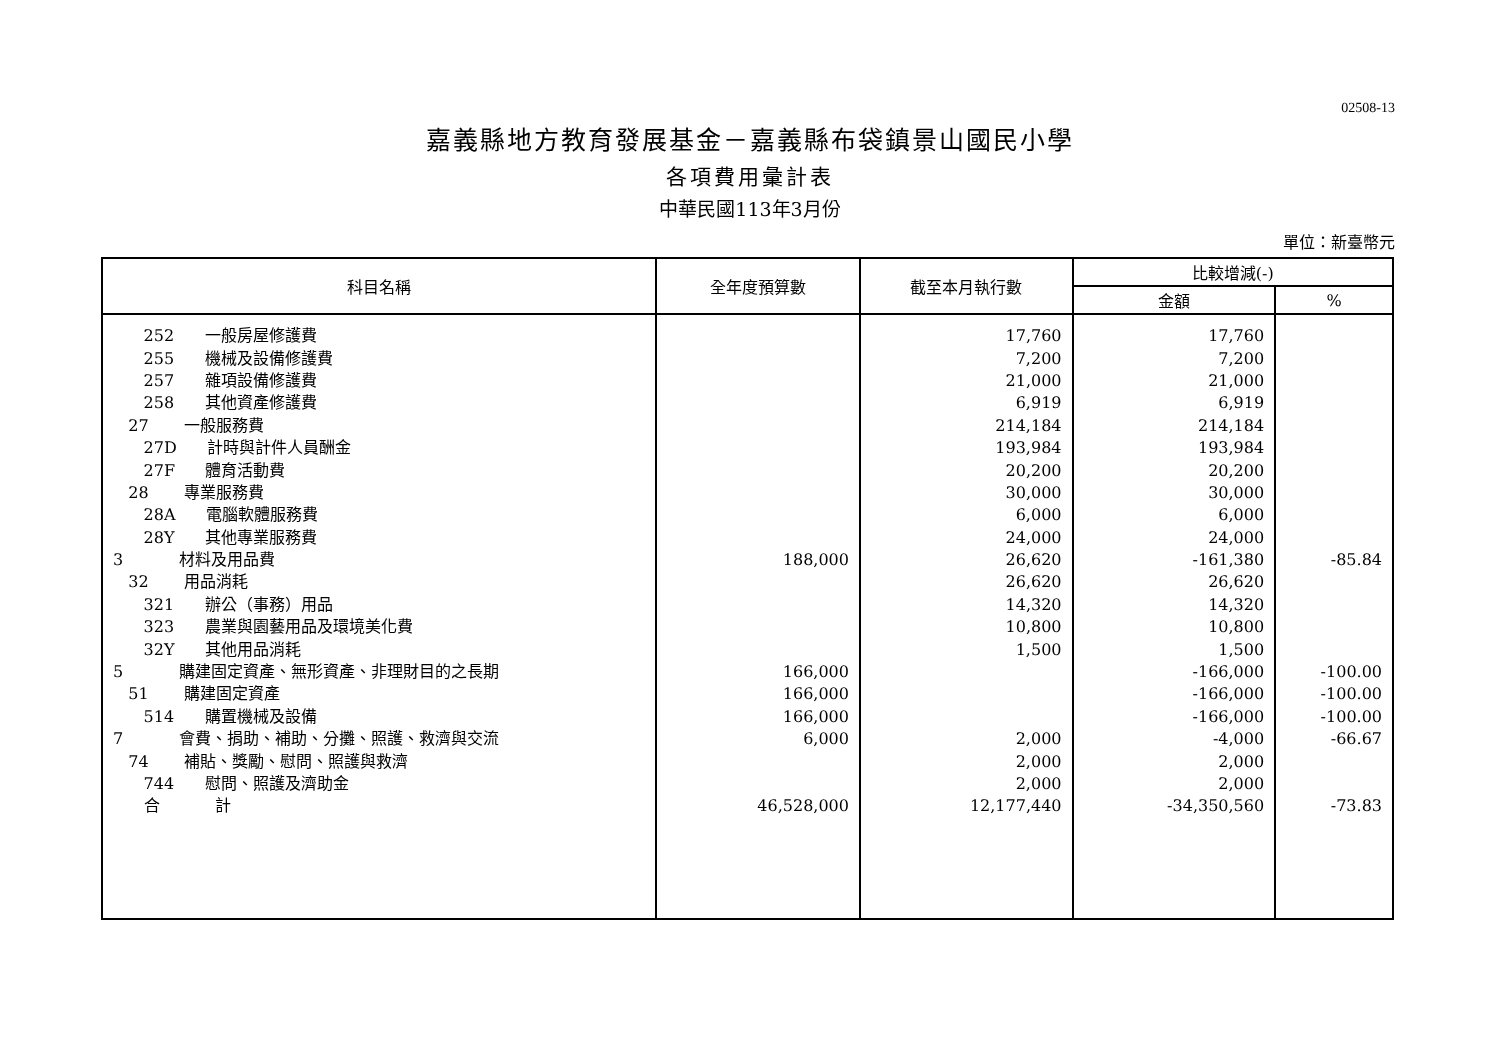02508-13
嘉義縣地方教育發展基金－嘉義縣布袋鎮景山國民小學
各項費用彙計表
中華民國113年3月份
單位：新臺幣元
| 科目名稱 | 全年度預算數 | 截至本月執行數 | 比較增減(-) | |
| --- | --- | --- | --- | --- |
| | | | 金額 | % |
| 252 一般房屋修護費 | | 17,760 | 17,760 | |
| 255 機械及設備修護費 | | 7,200 | 7,200 | |
| 257 雜項設備修護費 | | 21,000 | 21,000 | |
| 258 其他資產修護費 | | 6,919 | 6,919 | |
| 27 一般服務費 | | 214,184 | 214,184 | |
| 27D 計時與計件人員酬金 | | 193,984 | 193,984 | |
| 27F 體育活動費 | | 20,200 | 20,200 | |
| 28 專業服務費 | | 30,000 | 30,000 | |
| 28A 電腦軟體服務費 | | 6,000 | 6,000 | |
| 28Y 其他專業服務費 | | 24,000 | 24,000 | |
| 3 材料及用品費 | 188,000 | 26,620 | -161,380 | -85.84 |
| 32 用品消耗 | | 26,620 | 26,620 | |
| 321 辦公（事務）用品 | | 14,320 | 14,320 | |
| 323 農業與園藝用品及環境美化費 | | 10,800 | 10,800 | |
| 32Y 其他用品消耗 | | 1,500 | 1,500 | |
| 5 購建固定資產、無形資產、非理財目的之長期 | 166,000 | | -166,000 | -100.00 |
| 51 購建固定資產 | 166,000 | | -166,000 | -100.00 |
| 514 購置機械及設備 | 166,000 | | -166,000 | -100.00 |
| 7 會費、捐助、補助、分攤、照護、救濟與交流 | 6,000 | 2,000 | -4,000 | -66.67 |
| 74 補貼、獎勵、慰問、照護與救濟 | | 2,000 | 2,000 | |
| 744 慰問、照護及濟助金 | | 2,000 | 2,000 | |
| 合 計 | 46,528,000 | 12,177,440 | -34,350,560 | -73.83 |